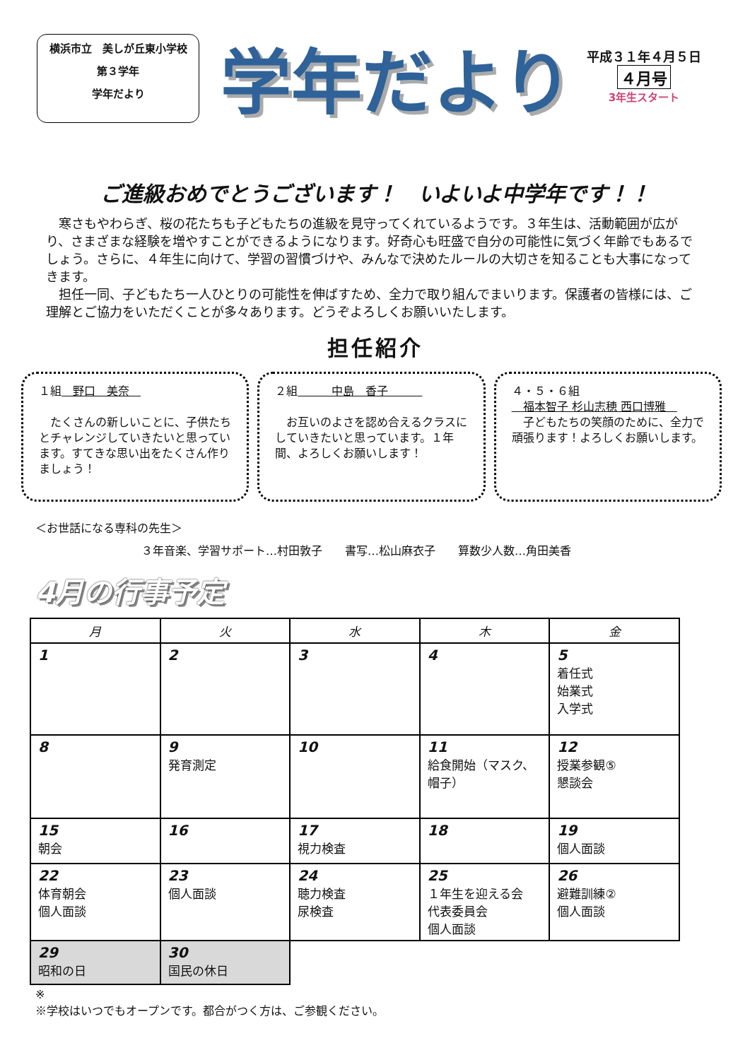横浜市立　美しが丘東小学校
第３学年
学年だより
学年だより
平成３１年４月５日
４月号
3年生スタート
ご進級おめでとうございます！　いよいよ中学年です！！
　寒さもやわらぎ、桜の花たちも子どもたちの進級を見守ってくれているようです。３年生は、活動範囲が広がり、さまざまな経験を増やすことができるようになります。好奇心も旺盛で自分の可能性に気づく年齢でもあるでしょう。さらに、４年生に向けて、学習の習慣づけや、みんなで決めたルールの大切さを知ることも大事になってきます。
　担任一同、子どもたち一人ひとりの可能性を伸ばすため、全力で取り組んでまいります。保護者の皆様には、ご理解とご協力をいただくことが多々あります。どうぞよろしくお願いいたします。
担任紹介
１組　野口　美奈　
　たくさんの新しいことに、子供たちとチャレンジしていきたいと思っています。すてきな思い出をたくさん作りましょう！
２組　　　中島　香子　　　
　お互いのよさを認め合えるクラスにしていきたいと思っています。１年間、よろしくお願いします！
４・５・６組
　福本智子 杉山志穂 西口博雅　
　子どもたちの笑顔のために、全力で頑張ります！よろしくお願いします。
＜お世話になる専科の先生＞
３年音楽、学習サポート…村田敦子　　書写…松山麻衣子　　算数少人数…角田美香
4月の行事予定
| 月 | 火 | 水 | 木 | 金 |
| --- | --- | --- | --- | --- |
| 1 | 2 | 3 | 4 | 5 着任式 始業式 入学式 |
| 8 | 9 発育測定 | 10 | 11 給食開始（マスク、帽子） | 12 授業参観⑤ 懇談会 |
| 15 朝会 | 16 | 17 視力検査 | 18 | 19 個人面談 |
| 22 体育朝会 個人面談 | 23 個人面談 | 24 聴力検査 尿検査 | 25 １年生を迎える会 代表委員会 個人面談 | 26 避難訓練② 個人面談 |
| 29 昭和の日 | 30 国民の休日 | | | |
※
※学校はいつでもオープンです。都合がつく方は、ご参観ください。